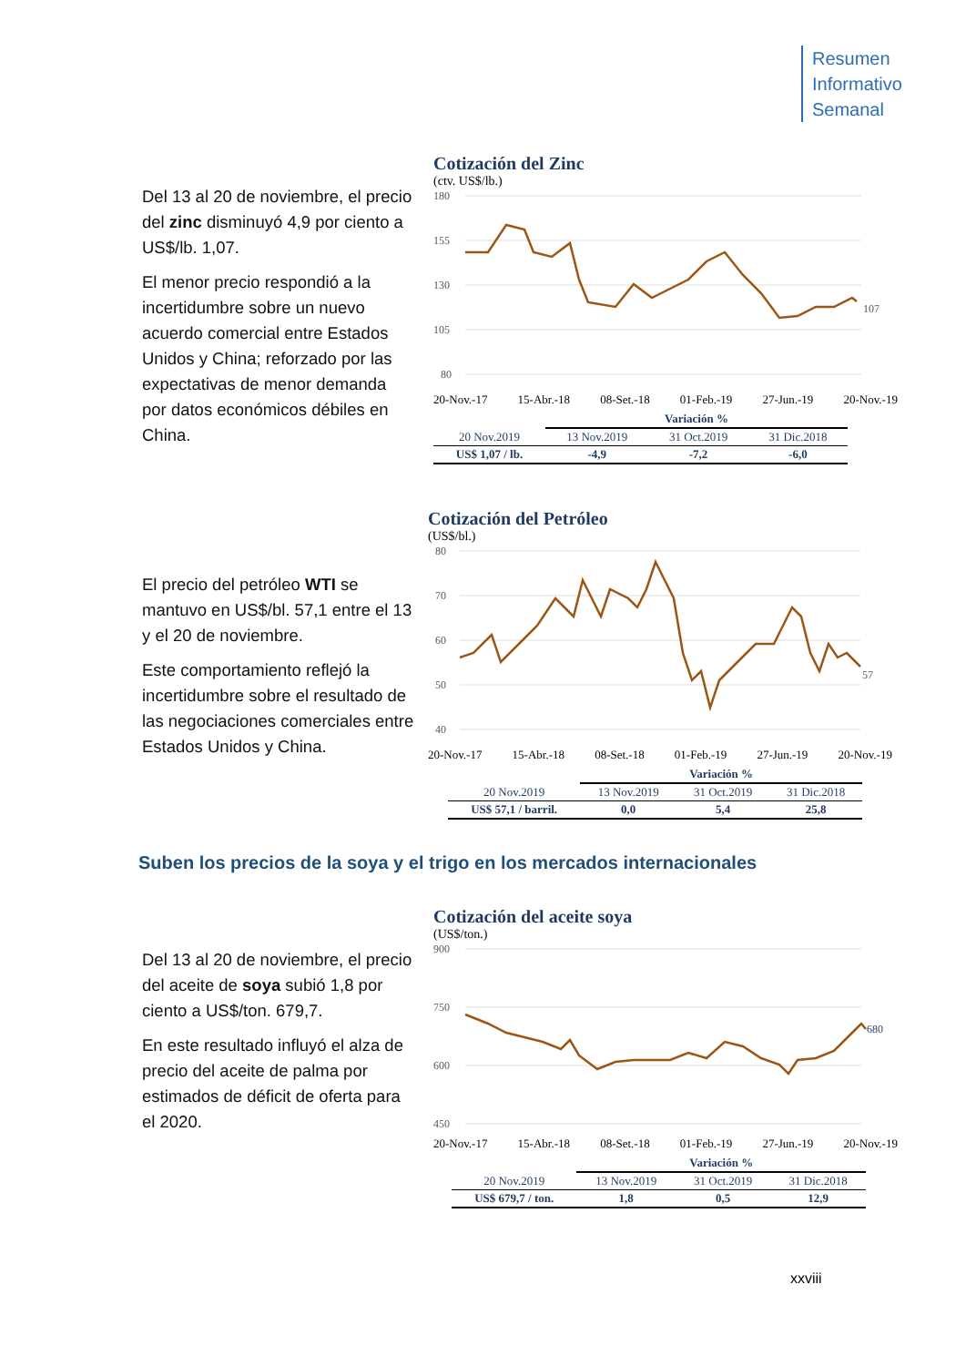Resumen
Informativo
Semanal
Del 13 al 20 de noviembre, el precio del zinc disminuyó 4,9 por ciento a US$/lb. 1,07.
El menor precio respondió a la incertidumbre sobre un nuevo acuerdo comercial entre Estados Unidos y China; reforzado por las expectativas de menor demanda por datos económicos débiles en China.
Cotización del Zinc
(ctv. US$/lb.)
180
155
130
105
80
107
20-Nov.-17 15-Abr.-18 08-Set.-18 01-Feb.-19 27-Jun.-19 20-Nov.-19
| | Variación % | | |
| --- | --- | --- | --- |
| 20 Nov.2019 | 13 Nov.2019 | 31 Oct.2019 | 31 Dic.2018 |
| US$ 1,07 / lb. | -4,9 | -7,2 | -6,0 |
El precio del petróleo WTI se mantuvo en US$/bl. 57,1 entre el 13 y el 20 de noviembre.
Este comportamiento reflejó la incertidumbre sobre el resultado de las negociaciones comerciales entre Estados Unidos y China.
Cotización del Petróleo
(US$/bl.)
80
70
60
50
40
57
20-Nov.-17 15-Abr.-18 08-Set.-18 01-Feb.-19 27-Jun.-19 20-Nov.-19
| | Variación % | | |
| --- | --- | --- | --- |
| 20 Nov.2019 | 13 Nov.2019 | 31 Oct.2019 | 31 Dic.2018 |
| US$ 57,1 / barril. | 0,0 | 5,4 | 25,8 |
Suben los precios de la soya y el trigo en los mercados internacionales
Del 13 al 20 de noviembre, el precio del aceite de soya subió 1,8 por ciento a US$/ton. 679,7.
En este resultado influyó el alza de precio del aceite de palma por estimados de déficit de oferta para el 2020.
Cotización del aceite soya
(US$/ton.)
900
750
600
450
680
20-Nov.-17 15-Abr.-18 08-Set.-18 01-Feb.-19 27-Jun.-19 20-Nov.-19
| | Variación % | | |
| --- | --- | --- | --- |
| 20 Nov.2019 | 13 Nov.2019 | 31 Oct.2019 | 31 Dic.2018 |
| US$ 679,7 / ton. | 1,8 | 0,5 | 12,9 |
xxviii